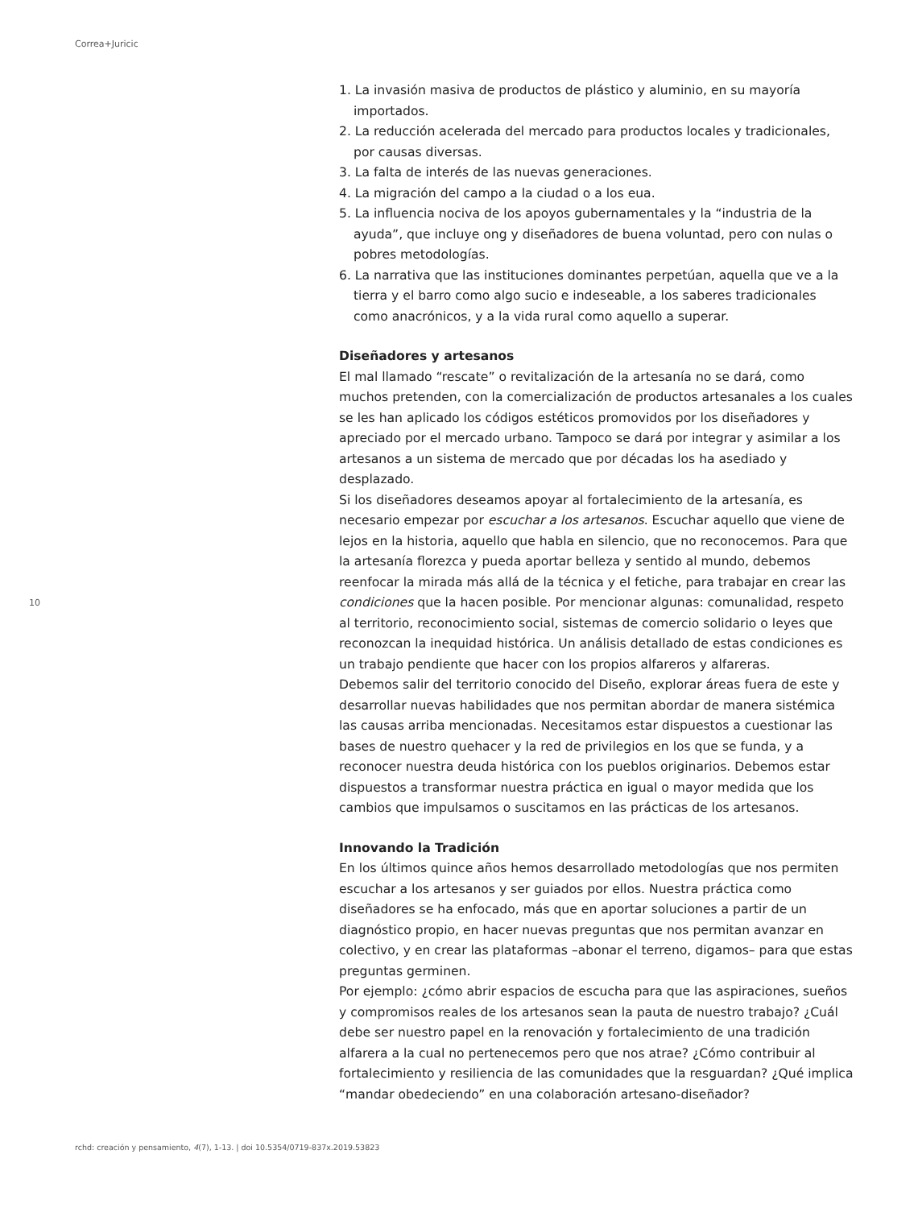Correa+Juricic
1. La invasión masiva de productos de plástico y aluminio, en su mayoría importados.
2. La reducción acelerada del mercado para productos locales y tradicionales, por causas diversas.
3. La falta de interés de las nuevas generaciones.
4. La migración del campo a la ciudad o a los eua.
5. La influencia nociva de los apoyos gubernamentales y la “industria de la ayuda”, que incluye ong y diseñadores de buena voluntad, pero con nulas o pobres metodologías.
6. La narrativa que las instituciones dominantes perpetúan, aquella que ve a la tierra y el barro como algo sucio e indeseable, a los saberes tradicionales como anacrónicos, y a la vida rural como aquello a superar.
Diseñadores y artesanos
El mal llamado “rescate” o revitalización de la artesanía no se dará, como muchos pretenden, con la comercialización de productos artesanales a los cuales se les han aplicado los códigos estéticos promovidos por los diseñadores y apreciado por el mercado urbano. Tampoco se dará por integrar y asimilar a los artesanos a un sistema de mercado que por décadas los ha asediado y desplazado.
Si los diseñadores deseamos apoyar al fortalecimiento de la artesanía, es necesario empezar por escuchar a los artesanos. Escuchar aquello que viene de lejos en la historia, aquello que habla en silencio, que no reconocemos. Para que la artesanía florezca y pueda aportar belleza y sentido al mundo, debemos reenfocar la mirada más allá de la técnica y el fetiche, para trabajar en crear las condiciones que la hacen posible. Por mencionar algunas: comunalidad, respeto al territorio, reconocimiento social, sistemas de comercio solidario o leyes que reconozcan la inequidad histórica. Un análisis detallado de estas condiciones es un trabajo pendiente que hacer con los propios alfareros y alfareras.
Debemos salir del territorio conocido del Diseño, explorar áreas fuera de este y desarrollar nuevas habilidades que nos permitan abordar de manera sistémica las causas arriba mencionadas. Necesitamos estar dispuestos a cuestionar las bases de nuestro quehacer y la red de privilegios en los que se funda, y a reconocer nuestra deuda histórica con los pueblos originarios. Debemos estar dispuestos a transformar nuestra práctica en igual o mayor medida que los cambios que impulsamos o suscitamos en las prácticas de los artesanos.
Innovando la Tradición
En los últimos quince años hemos desarrollado metodologías que nos permiten escuchar a los artesanos y ser guiados por ellos. Nuestra práctica como diseñadores se ha enfocado, más que en aportar soluciones a partir de un diagnóstico propio, en hacer nuevas preguntas que nos permitan avanzar en colectivo, y en crear las plataformas –abonar el terreno, digamos– para que estas preguntas germinen.
Por ejemplo: ¿cómo abrir espacios de escucha para que las aspiraciones, sueños y compromisos reales de los artesanos sean la pauta de nuestro trabajo? ¿Cuál debe ser nuestro papel en la renovación y fortalecimiento de una tradición alfarera a la cual no pertenecemos pero que nos atrae? ¿Cómo contribuir al fortalecimiento y resiliencia de las comunidades que la resguardan? ¿Qué implica “mandar obedeciendo” en una colaboración artesano-diseñador?
10
rchd: creación y pensamiento, 4(7), 1-13. | doi 10.5354/0719-837x.2019.53823